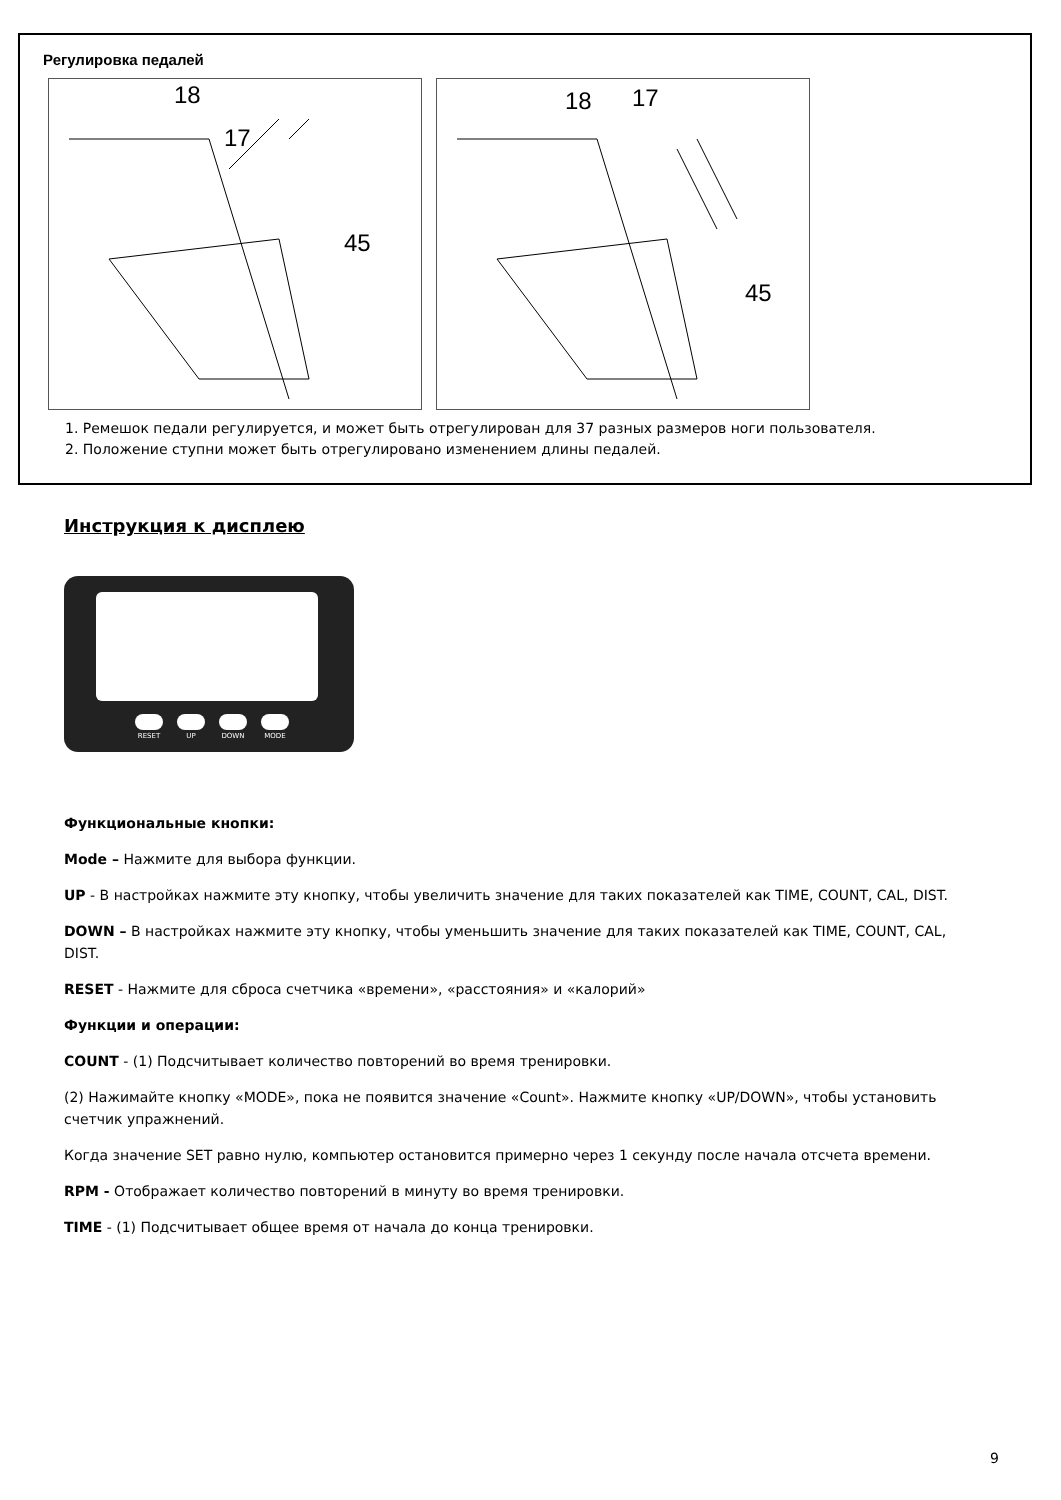Регулировка педалей
18
17
45
18 17
45
1. Ремешок педали регулируется, и может быть отрегулирован для 37 разных размеров ноги пользователя.
2. Положение ступни может быть отрегулировано изменением длины педалей.
Инструкция к дисплею
RESET UP DOWN MODE
Функциональные кнопки:
Mode – Нажмите для выбора функции.
UP - В настройках нажмите эту кнопку, чтобы увеличить значение для таких показателей как TIME, COUNT, CAL, DIST.
DOWN – В настройках нажмите эту кнопку, чтобы уменьшить значение для таких показателей как TIME, COUNT, CAL, DIST.
RESET - Нажмите для сброса счетчика «времени», «расстояния» и «калорий»
Функции и операции:
COUNT - (1) Подсчитывает количество повторений во время тренировки.
(2) Нажимайте кнопку «MODE», пока не появится значение «Count». Нажмите кнопку «UP/DOWN», чтобы установить счетчик упражнений.
Когда значение SET равно нулю, компьютер остановится примерно через 1 секунду после начала отсчета времени.
RPM - Отображает количество повторений в минуту во время тренировки.
TIME - (1) Подсчитывает общее время от начала до конца тренировки.
9